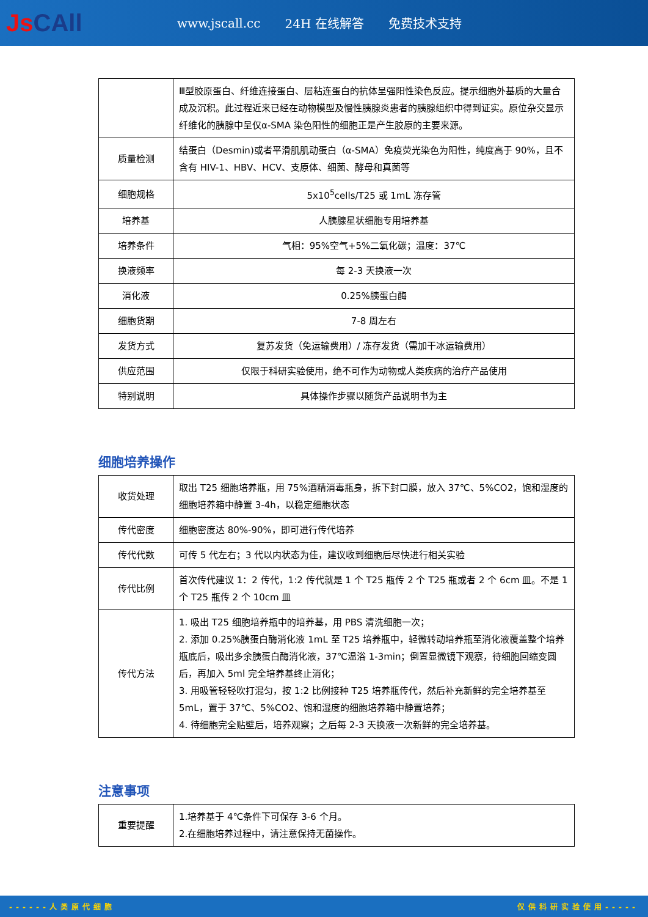JsCAll
www.jscall.cc 24H 在线解答 免费技术支持
| | Ⅲ型胶原蛋白、纤维连接蛋白、层粘连蛋白的抗体呈强阳性染色反应。提示细胞外基质的大量合成及沉积。此过程近来已经在动物模型及慢性胰腺炎患者的胰腺组织中得到证实。原位杂交显示纤维化的胰腺中呈仅α-SMA 染色阳性的细胞正是产生胶原的主要来源。 |
| 质量检测 | 结蛋白（Desmin)或者平滑肌肌动蛋白（α-SMA）免疫荧光染色为阳性，纯度高于 90%，且不含有 HIV-1、HBV、HCV、支原体、细菌、酵母和真菌等 |
| 细胞规格 | 5x10<sup>5</sup>cells/T25 或 1mL 冻存管 |
| 培养基 | 人胰腺星状细胞专用培养基 |
| 培养条件 | 气相：95%空气+5%二氧化碳；温度：37℃ |
| 换液频率 | 每 2-3 天换液一次 |
| 消化液 | 0.25%胰蛋白酶 |
| 细胞货期 | 7-8 周左右 |
| 发货方式 | 复苏发货（免运输费用）/ 冻存发货（需加干冰运输费用） |
| 供应范围 | 仅限于科研实验使用，绝不可作为动物或人类疾病的治疗产品使用 |
| 特别说明 | 具体操作步骤以随货产品说明书为主 |
细胞培养操作
| 收货处理 | 取出 T25 细胞培养瓶，用 75%酒精消毒瓶身，拆下封口膜，放入 37℃、5%CO2，饱和湿度的细胞培养箱中静置 3-4h，以稳定细胞状态 |
| 传代密度 | 细胞密度达 80%-90%，即可进行传代培养 |
| 传代代数 | 可传 5 代左右；3 代以内状态为佳，建议收到细胞后尽快进行相关实验 |
| 传代比例 | 首次传代建议 1：2 传代，1:2 传代就是 1 个 T25 瓶传 2 个 T25 瓶或者 2 个 6cm 皿。不是 1 个 T25 瓶传 2 个 10cm 皿 |
| 传代方法 | 1. 吸出 T25 细胞培养瓶中的培养基，用 PBS 清洗细胞一次； 2. 添加 0.25%胰蛋白酶消化液 1mL 至 T25 培养瓶中，轻微转动培养瓶至消化液覆盖整个培养瓶底后，吸出多余胰蛋白酶消化液，37℃温浴 1-3min；倒置显微镜下观察，待细胞回缩变圆后，再加入 5ml 完全培养基终止消化； 3. 用吸管轻轻吹打混匀，按 1:2 比例接种 T25 培养瓶传代，然后补充新鲜的完全培养基至 5mL，置于 37℃、5%CO2、饱和湿度的细胞培养箱中静置培养； 4. 待细胞完全贴壁后，培养观察；之后每 2-3 天换液一次新鲜的完全培养基。 |
注意事项
| 重要提醒 | 1.培养基于 4℃条件下可保存 3-6 个月。 2.在细胞培养过程中，请注意保持无菌操作。 |
------人类原代细胞 仅供科研实验使用-----